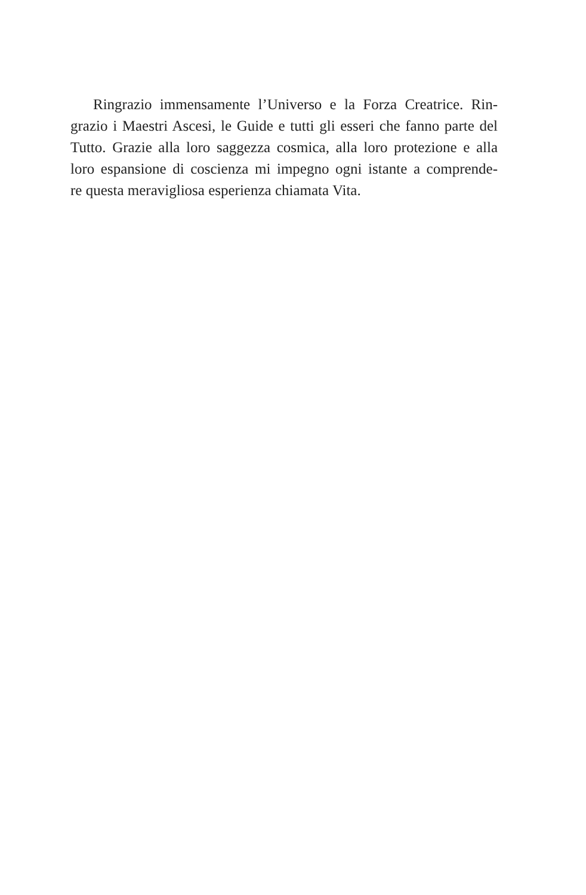Ringrazio immensamente l’Universo e la Forza Creatrice. Rin-
grazio i Maestri Ascesi, le Guide e tutti gli esseri che fanno parte del
Tutto. Grazie alla loro saggezza cosmica, alla loro protezione e alla
loro espansione di coscienza mi impegno ogni istante a comprende-
re questa meravigliosa esperienza chiamata Vita.